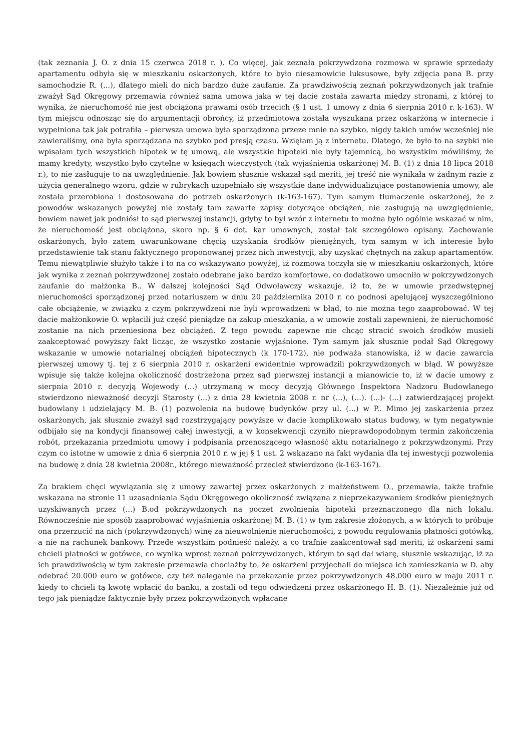(tak zeznania J. O. z dnia 15 czerwca 2018 r. ). Co więcej, jak zeznała pokrzywdzona rozmowa w sprawie sprzedaży apartamentu odbyła się w mieszkaniu oskarżonych, które to było niesamowicie luksusowe, były zdjęcia pana B. przy samochodzie R. (...), dlatego mieli do nich bardzo duże zaufanie. Za prawdziwością zeznań pokrzywdzonych jak trafnie zważył Sąd Okręgowy przemawia również sama umowa jaka w tej dacie została zawarta między stronami, z której to wynika, że nieruchomość nie jest obciążona prawami osób trzecich (§ 1 ust. 1 umowy z dnia 6 sierpnia 2010 r. k-163). W tym miejscu odnosząc się do argumentacji obrońcy, iż przedmiotowa została wyszukana przez oskarżoną w internecie i wypełniona tak jak potrafiła – pierwsza umowa była sporządzona przeze mnie na szybko, nigdy takich umów wcześniej nie zawieraliśmy, ona była sporządzana na szybko pod presją czasu. Wzięłam ją z internetu. Dlatego, że było to na szybki nie wpisałam tych wszystkich hipotek w tę umową, ale wszystkie hipoteki nie były tajemnicą, bo wszystkim mówiliśmy, że mamy kredyty, wszystko było czytelne w księgach wieczystych (tak wyjaśnienia oskarżonej M. B. (1) z dnia 18 lipca 2018 r.), to nie zasługuje to na uwzględnienie. Jak bowiem słusznie wskazał sąd meriti, jej treść nie wynikała w żadnym razie z użycia generalnego wzoru, gdzie w rubrykach uzupełniało się wszystkie dane indywidualizujące postanowienia umowy, ale została przerobiona i dostosowana do potrzeb oskarżonych (k-163-167). Tym samym tłumaczenie oskarżonej, że z powodów wskazanych powyżej nie zostały tam zawarte zapisy dotyczące obciążeń, nie zasługują na uwzględnienie, bowiem nawet jak podniósł to sąd pierwszej instancji, gdyby to był wzór z internetu to można było ogólnie wskazać w nim, że nieruchomość jest obciążona, skoro np. § 6 dot. kar umownych, został tak szczegółowo opisany. Zachowanie oskarżonych, było zatem uwarunkowane chęcią uzyskania środków pieniężnych, tym samym w ich interesie było przedstawienie tak stanu faktycznego proponowanej przez nich inwestycji, aby uzyskać chętnych na zakup apartamentów. Temu niewątpliwie służyło także i to na co wskazywano powyżej, iż rozmowa toczyła się w mieszkaniu oskarżonych, które jak wynika z zeznań pokrzywdzonej zostało odebrane jako bardzo komfortowe, co dodatkowo umocniło w pokrzywdzonych zaufanie do małżonka B.. W dalszej kolejności Sąd Odwoławczy wskazuje, iż to, że w umowie przedwstępnej nieruchomości sporządzonej przed notariuszem w dniu 20 października 2010 r. co podnosi apelującej wyszczególniono całe obciążenie, w związku z czym pokrzywdzeni nie byli wprowadzeni w błąd, to nie można tego zaaprobować. W tej dacie małżonkowie O. wpłacili już część pieniądze na zakup mieszkania, a w umowie zostali zapewnieni, że nieruchomość zostanie na nich przeniesiona bez obciążeń. Z tego powodu zapewne nie chcąc stracić swoich środków musieli zaakceptować powyższy fakt licząc, że wszystko zostanie wyjaśnione. Tym samym jak słusznie podał Sąd Okręgowy wskazanie w umowie notarialnej obciążeń hipotecznych (k 170-172), nie podważa stanowiska, iż w dacie zawarcia pierwszej umowy tj. tej z 6 sierpnia 2010 r. oskarżeni ewidentnie wprowadzili pokrzywdzonych w błąd. W powyższe wpisuje się także kolejna okoliczność dostrzeżona przez sąd pierwszej instancji a mianowicie to, iż w dacie umowy z sierpnia 2010 r. decyzją Wojewody (...) utrzymaną w mocy decyzją Głównego Inspektora Nadzoru Budowlanego stwierdzono nieważność decyzji Starosty (...) z dnia 28 kwietnia 2008 r. nr (...), (...). (...)- (...) zatwierdzającej projekt budowlany i udzielający M. B. (1) pozwolenia na budowę budynków przy ul. (...) w P.. Mimo jej zaskarżenia przez oskarżonych, jak słusznie zważył sąd rozstrzygający powyższe w dacie komplikowało status budowy, w tym negatywnie odbijało się na kondycji finansowej całej inwestycji, a w konsekwencji czyniło nieprawdopodobnym termin zakończenia robót, przekazania przedmiotu umowy i podpisania przenoszącego własność aktu notarialnego z pokrzywdzonymi. Przy czym co istotne w umowie z dnia 6 sierpnia 2010 r. w jej § 1 ust. 2 wskazano na fakt wydania dla tej inwestycji pozwolenia na budowę z dnia 28 kwietnia 2008r., którego nieważność przecież stwierdzono (k-163-167).
Za brakiem chęci wywiązania się z umowy zawartej przez oskarżonych z małżeństwem O., przemawia, także trafnie wskazana na stronie 11 uzasadniania Sądu Okręgowego okoliczność związana z nieprzekazywaniem środków pieniężnych uzyskiwanych przez (...) B.od pokrzywdzonych na poczet zwolnienia hipoteki przeznaczonego dla nich lokalu. Równocześnie nie sposób zaaprobować wyjaśnienia oskarżonej M. B. (1) w tym zakresie złożonych, a w których to próbuje ona przerzucić na nich (pokrzywdzonych) winę za nieuwolnienie nieruchomości, z powodu regulowania płatności gotówką, a nie na rachunek bankowy. Przede wszystkim podnieść należy, a co trafnie zaakcentował sąd meriti, iż oskarżeni sami chcieli płatności w gotówce, co wynika wprost zeznań pokrzywdzonych, którym to sąd dał wiarę, słusznie wskazując, iż za ich prawdziwością w tym zakresie przemawia chociażby to, że oskarżeni przyjechali do miejsca ich zamieszkania w D. aby odebrać 20.000 euro w gotówce, czy też naleganie na przekazanie przez pokrzywdzonych 48.000 euro w maju 2011 r. kiedy to chcieli tą kwotę wpłacić do banku, a zostali od tego odwiedzeni przez oskarżonego H. B. (1). Niezależnie już od tego jak pieniądze faktycznie były przez pokrzywdzonych wpłacane